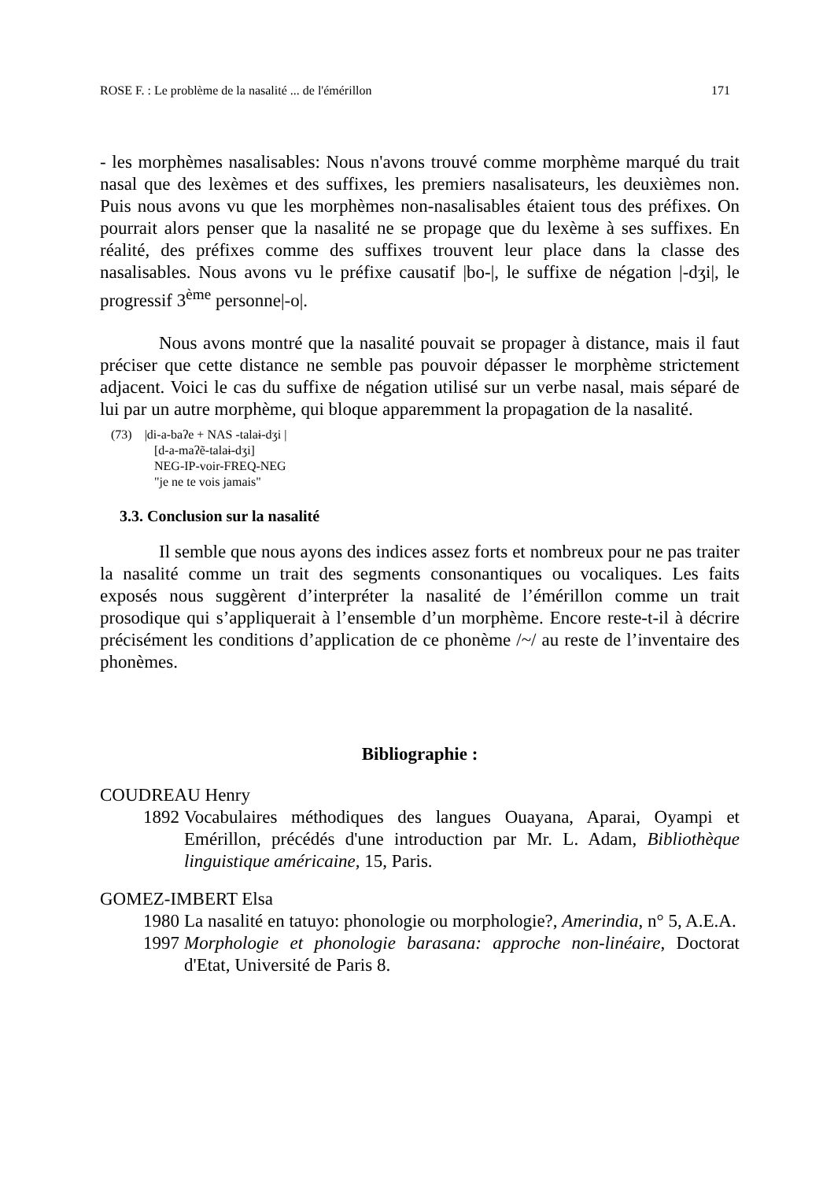ROSE F. : Le problème de la nasalité ... de l'émérillon 171
- les morphèmes nasalisables: Nous n'avons trouvé comme morphème marqué du trait nasal que des lexèmes et des suffixes, les premiers nasalisateurs, les deuxièmes non. Puis nous avons vu que les morphèmes non-nasalisables étaient tous des préfixes. On pourrait alors penser que la nasalité ne se propage que du lexème à ses suffixes. En réalité, des préfixes comme des suffixes trouvent leur place dans la classe des nasalisables. Nous avons vu le préfixe causatif |bo-|, le suffixe de négation |-dʒi|, le progressif 3<sup>ème</sup> personne|-o|.
Nous avons montré que la nasalité pouvait se propager à distance, mais il faut préciser que cette distance ne semble pas pouvoir dépasser le morphème strictement adjacent. Voici le cas du suffixe de négation utilisé sur un verbe nasal, mais séparé de lui par un autre morphème, qui bloque apparemment la propagation de la nasalité.
(73) |di-a-baʔe + NAS -talaɨ-dʒi |
[d-a-maʔẽ-talaɨ-dʒi]
NEG-IP-voir-FREQ-NEG
"je ne te vois jamais"
3.3. Conclusion sur la nasalité
Il semble que nous ayons des indices assez forts et nombreux pour ne pas traiter la nasalité comme un trait des segments consonantiques ou vocaliques. Les faits exposés nous suggèrent d’interpréter la nasalité de l’émérillon comme un trait prosodique qui s’appliquerait à l’ensemble d’un morphème. Encore reste-t-il à décrire précisément les conditions d’application de ce phonème /~/ au reste de l’inventaire des phonèmes.
Bibliographie :
COUDREAU Henry
1892 Vocabulaires méthodiques des langues Ouayana, Aparai, Oyampi et Emérillon, précédés d'une introduction par Mr. L. Adam, Bibliothèque linguistique américaine, 15, Paris.
GOMEZ-IMBERT Elsa
1980 La nasalité en tatuyo: phonologie ou morphologie?, Amerindia, n° 5, A.E.A.
1997 Morphologie et phonologie barasana: approche non-linéaire, Doctorat d'Etat, Université de Paris 8.